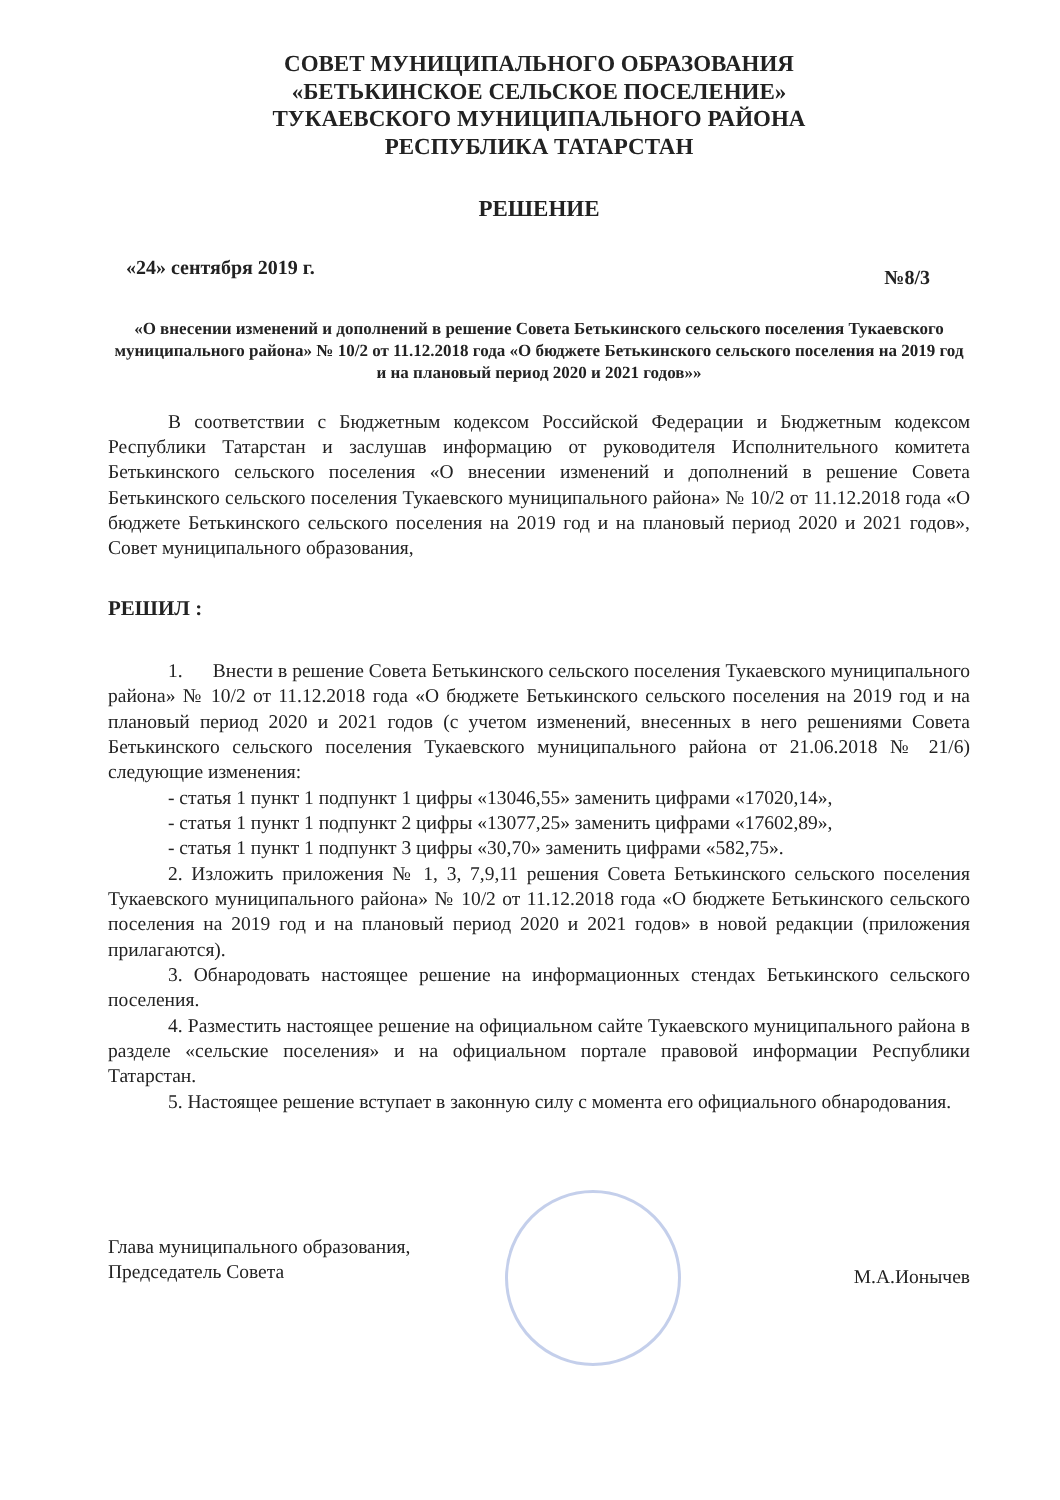СОВЕТ МУНИЦИПАЛЬНОГО ОБРАЗОВАНИЯ
«БЕТЬКИНСКОЕ СЕЛЬСКОЕ ПОСЕЛЕНИЕ»
ТУКАЕВСКОГО МУНИЦИПАЛЬНОГО РАЙОНА
РЕСПУБЛИКА ТАТАРСТАН
РЕШЕНИЕ
«24» сентября 2019 г. №8/3
«О внесении изменений и дополнений в решение Совета Бетькинского сельского поселения Тукаевского муниципального района» № 10/2 от 11.12.2018 года «О бюджете Бетькинского сельского поселения на 2019 год и на плановый период 2020 и 2021 годов»»
В соответствии с Бюджетным кодексом Российской Федерации и Бюджетным кодексом Республики Татарстан и заслушав информацию от руководителя Исполнительного комитета Бетькинского сельского поселения «О внесении изменений и дополнений в решение Совета Бетькинского сельского поселения Тукаевского муниципального района» № 10/2 от 11.12.2018 года «О бюджете Бетькинского сельского поселения на 2019 год и на плановый период 2020 и 2021 годов», Совет муниципального образования,
РЕШИЛ :
1. Внести в решение Совета Бетькинского сельского поселения Тукаевского муниципального района» № 10/2 от 11.12.2018 года «О бюджете Бетькинского сельского поселения на 2019 год и на плановый период 2020 и 2021 годов (с учетом изменений, внесенных в него решениями Совета Бетькинского сельского поселения Тукаевского муниципального района от 21.06.2018 № 21/6) следующие изменения:
- статья 1 пункт 1 подпункт 1 цифры «13046,55» заменить цифрами «17020,14»,
- статья 1 пункт 1 подпункт 2 цифры «13077,25» заменить цифрами «17602,89»,
- статья 1 пункт 1 подпункт 3 цифры «30,70» заменить цифрами «582,75».
2. Изложить приложения № 1, 3, 7,9,11 решения Совета Бетькинского сельского поселения Тукаевского муниципального района» № 10/2 от 11.12.2018 года «О бюджете Бетькинского сельского поселения на 2019 год и на плановый период 2020 и 2021 годов» в новой редакции (приложения прилагаются).
3. Обнародовать настоящее решение на информационных стендах Бетькинского сельского поселения.
4. Разместить настоящее решение на официальном сайте Тукаевского муниципального района в разделе «сельские поселения» и на официальном портале правовой информации Республики Татарстан.
5. Настоящее решение вступает в законную силу с момента его официального обнародования.
Глава муниципального образования,
Председатель Совета
М.А.Ионычев